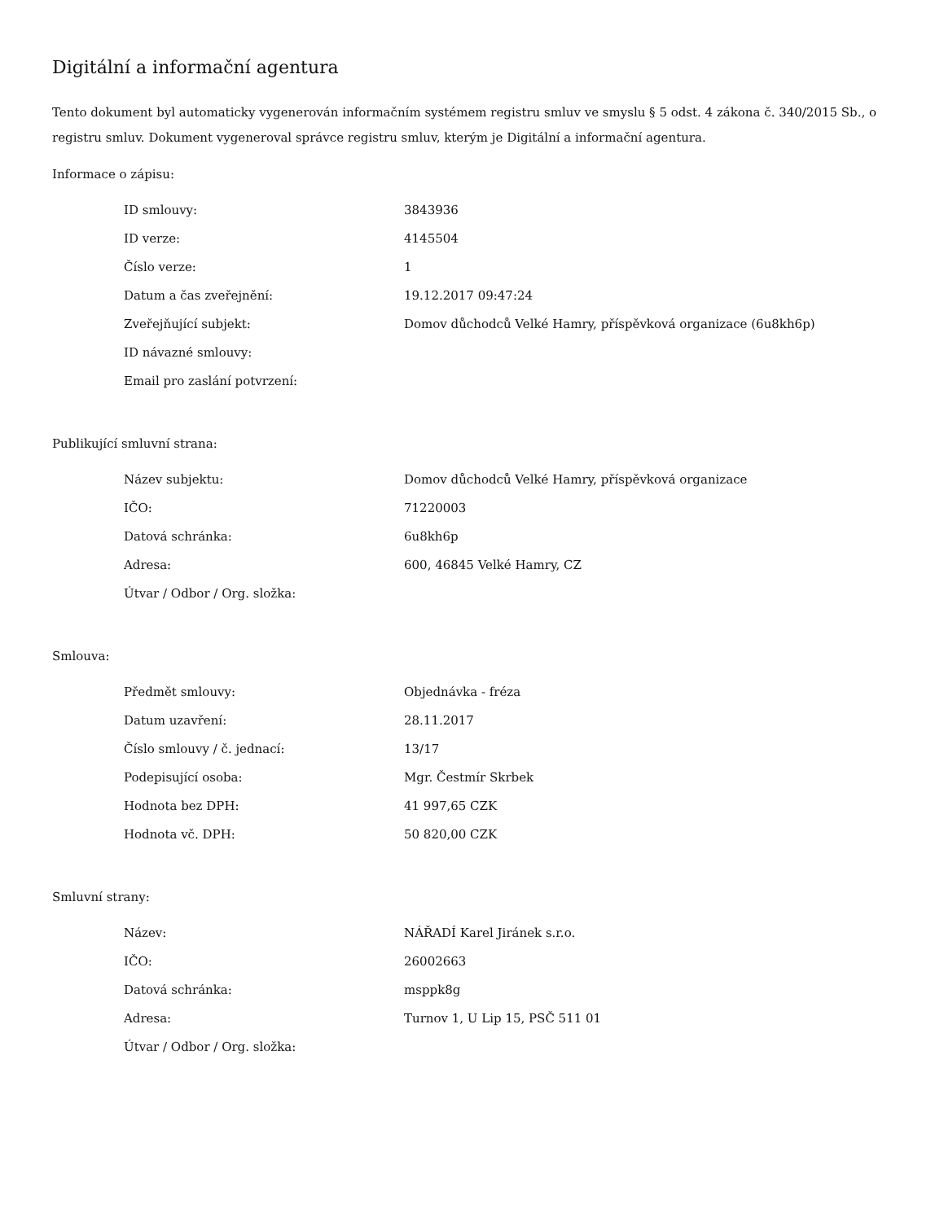Digitální a informační agentura
Tento dokument byl automaticky vygenerován informačním systémem registru smluv ve smyslu § 5 odst. 4 zákona č. 340/2015 Sb., o registru smluv. Dokument vygeneroval správce registru smluv, kterým je Digitální a informační agentura.
Informace o zápisu:
| ID smlouvy: | 3843936 |
| ID verze: | 4145504 |
| Číslo verze: | 1 |
| Datum a čas zveřejnění: | 19.12.2017 09:47:24 |
| Zveřejňující subjekt: | Domov důchodců Velké Hamry, příspěvková organizace (6u8kh6p) |
| ID návazné smlouvy: | |
| Email pro zaslání potvrzení: | |
Publikující smluvní strana:
| Název subjektu: | Domov důchodců Velké Hamry, příspěvková organizace |
| IČO: | 71220003 |
| Datová schránka: | 6u8kh6p |
| Adresa: | 600, 46845 Velké Hamry, CZ |
| Útvar / Odbor / Org. složka: | |
Smlouva:
| Předmět smlouvy: | Objednávka - fréza |
| Datum uzavření: | 28.11.2017 |
| Číslo smlouvy / č. jednací: | 13/17 |
| Podepisující osoba: | Mgr. Čestmír Skrbek |
| Hodnota bez DPH: | 41 997,65 CZK |
| Hodnota vč. DPH: | 50 820,00 CZK |
Smluvní strany:
| Název: | NÁŘADÍ Karel Jiránek s.r.o. |
| IČO: | 26002663 |
| Datová schránka: | msppk8g |
| Adresa: | Turnov 1, U Lip 15, PSČ 511 01 |
| Útvar / Odbor / Org. složka: | |